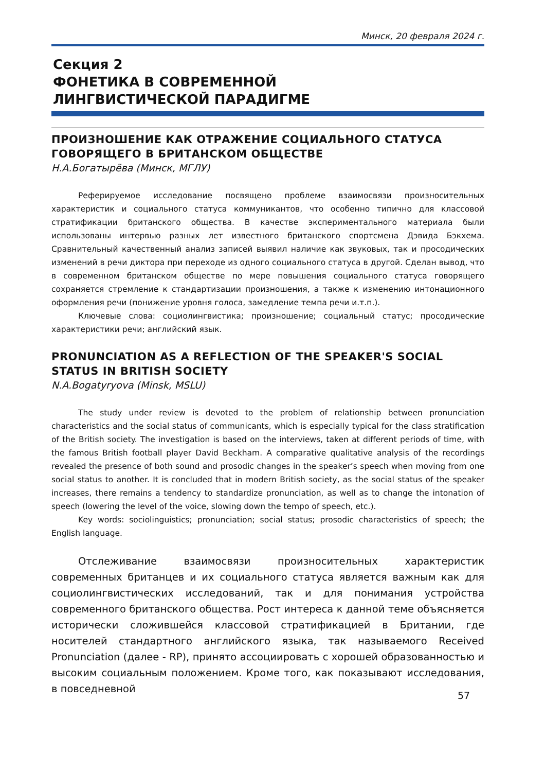Минск, 20 февраля 2024 г.
Секция 2
ФОНЕТИКА В СОВРЕМЕННОЙ
ЛИНГВИСТИЧЕСКОЙ ПАРАДИГМЕ
ПРОИЗНОШЕНИЕ КАК ОТРАЖЕНИЕ СОЦИАЛЬНОГО СТАТУСА ГОВОРЯЩЕГО В БРИТАНСКОМ ОБЩЕСТВЕ
Н.А.Богатырёва (Минск, МГЛУ)
Реферируемое исследование посвящено проблеме взаимосвязи произносительных характеристик и социального статуса коммуникантов, что особенно типично для классовой стратификации британского общества. В качестве экспериментального материала были использованы интервью разных лет известного британского спортсмена Дэвида Бэкхема. Сравнительный качественный анализ записей выявил наличие как звуковых, так и просодических изменений в речи диктора при переходе из одного социального статуса в другой. Сделан вывод, что в современном британском обществе по мере повышения социального статуса говорящего сохраняется стремление к стандартизации произношения, а также к изменению интонационного оформления речи (понижение уровня голоса, замедление темпа речи и.т.п.).
Ключевые слова: социолингвистика; произношение; социальный статус; просодические характеристики речи; английский язык.
PRONUNCIATION AS A REFLECTION OF THE SPEAKER'S SOCIAL STATUS IN BRITISH SOCIETY
N.A.Bogatyryova (Minsk, MSLU)
The study under review is devoted to the problem of relationship between pronunciation characteristics and the social status of communicants, which is especially typical for the class stratification of the British society. The investigation is based on the interviews, taken at different periods of time, with the famous British football player David Beckham. A comparative qualitative analysis of the recordings revealed the presence of both sound and prosodic changes in the speaker’s speech when moving from one social status to another. It is concluded that in modern British society, as the social status of the speaker increases, there remains a tendency to standardize pronunciation, as well as to change the intonation of speech (lowering the level of the voice, slowing down the tempo of speech, etc.).
Key words: sociolinguistics; pronunciation; social status; prosodic characteristics of speech; the English language.
Отслеживание взаимосвязи произносительных характеристик современных британцев и их социального статуса является важным как для социолингвистических исследований, так и для понимания устройства современного британского общества. Рост интереса к данной теме объясняется исторически сложившейся классовой стратификацией в Британии, где носителей стандартного английского языка, так называемого Received Pronunciation (далее - RP), принято ассоциировать с хорошей образованностью и высоким социальным положением. Кроме того, как показывают исследования, в повседневной
57